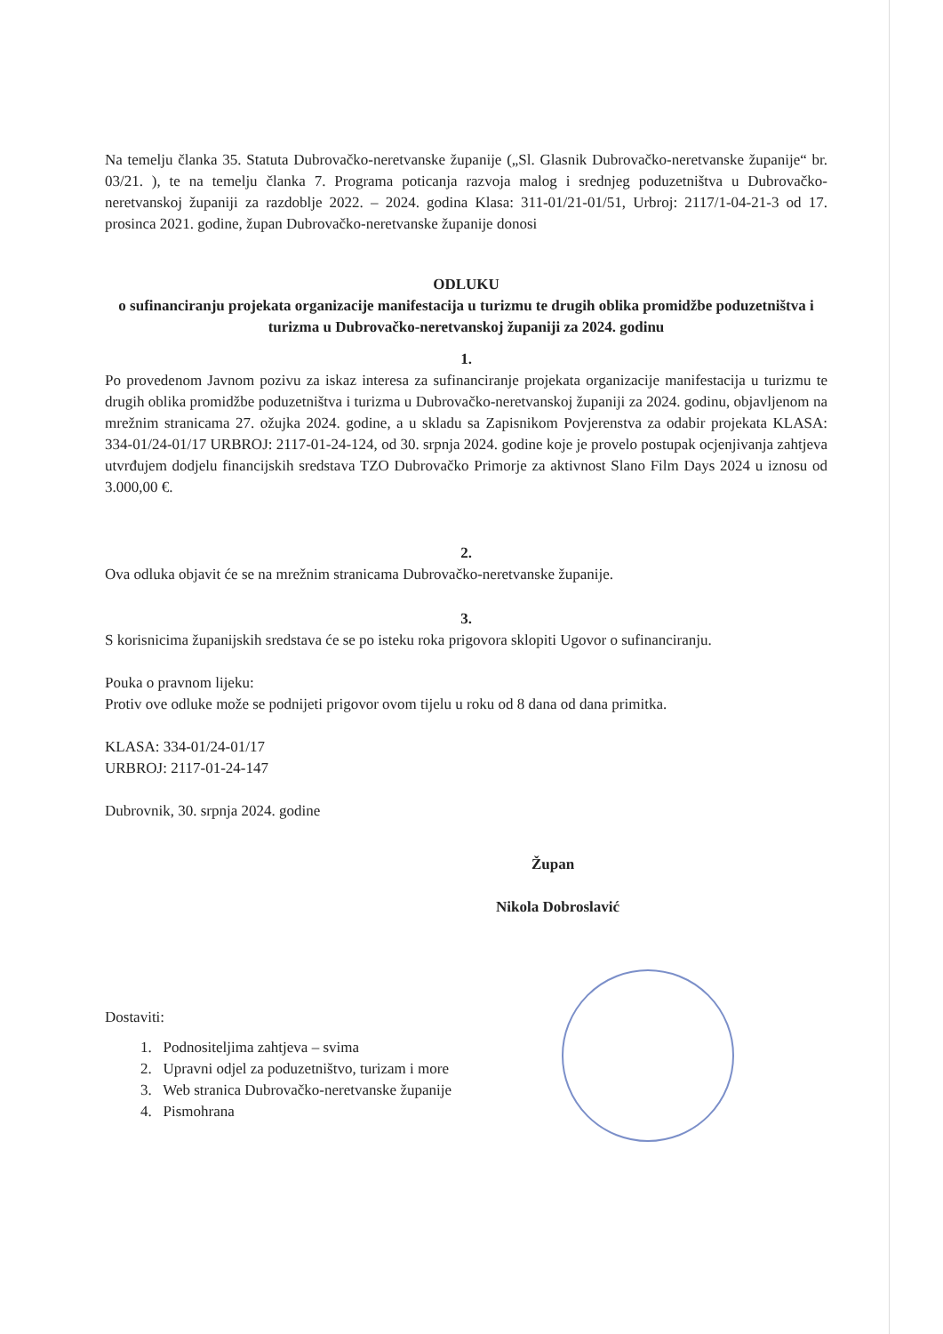Na temelju članka 35. Statuta Dubrovačko-neretvanske županije („Sl. Glasnik Dubrovačko-neretvanske županije“ br. 03/21. ), te na temelju članka 7. Programa poticanja razvoja malog i srednjeg poduzetništva u Dubrovačko-neretvanskoj županiji za razdoblje 2022. – 2024. godina Klasa: 311-01/21-01/51, Urbroj: 2117/1-04-21-3 od 17. prosinca 2021. godine, župan Dubrovačko-neretvanske županije donosi
ODLUKU
o sufinanciranju projekata organizacije manifestacija u turizmu te drugih oblika promidžbe poduzetništva i turizma u Dubrovačko-neretvanskoj županiji za 2024. godinu
1.
Po provedenom Javnom pozivu za iskaz interesa za sufinanciranje projekata organizacije manifestacija u turizmu te drugih oblika promidžbe poduzetništva i turizma u Dubrovačko-neretvanskoj županiji za 2024. godinu, objavljenom na mrežnim stranicama 27. ožujka 2024. godine, a u skladu sa Zapisnikom Povjerenstva za odabir projekata KLASA: 334-01/24-01/17 URBROJ: 2117-01-24-124, od 30. srpnja 2024. godine koje je provelo postupak ocjenjivanja zahtjeva utvrđujem dodjelu financijskih sredstava TZO Dubrovačko Primorje za aktivnost Slano Film Days 2024 u iznosu od 3.000,00 €.
2.
Ova odluka objavit će se na mrežnim stranicama Dubrovačko-neretvanske županije.
3.
S korisnicima županijskih sredstava će se po isteku roka prigovora sklopiti Ugovor o sufinanciranju.
Pouka o pravnom lijeku:
Protiv ove odluke može se podnijeti prigovor ovom tijelu u roku od 8 dana od dana primitka.
KLASA: 334-01/24-01/17
URBROJ: 2117-01-24-147
Dubrovnik, 30. srpnja 2024. godine
Župan
Nikola Dobroslavić
Dostaviti:
1. Podnositeljima zahtjeva – svima
2. Upravni odjel za poduzetništvo, turizam i more
3. Web stranica Dubrovačko-neretvanske županije
4. Pismohrana